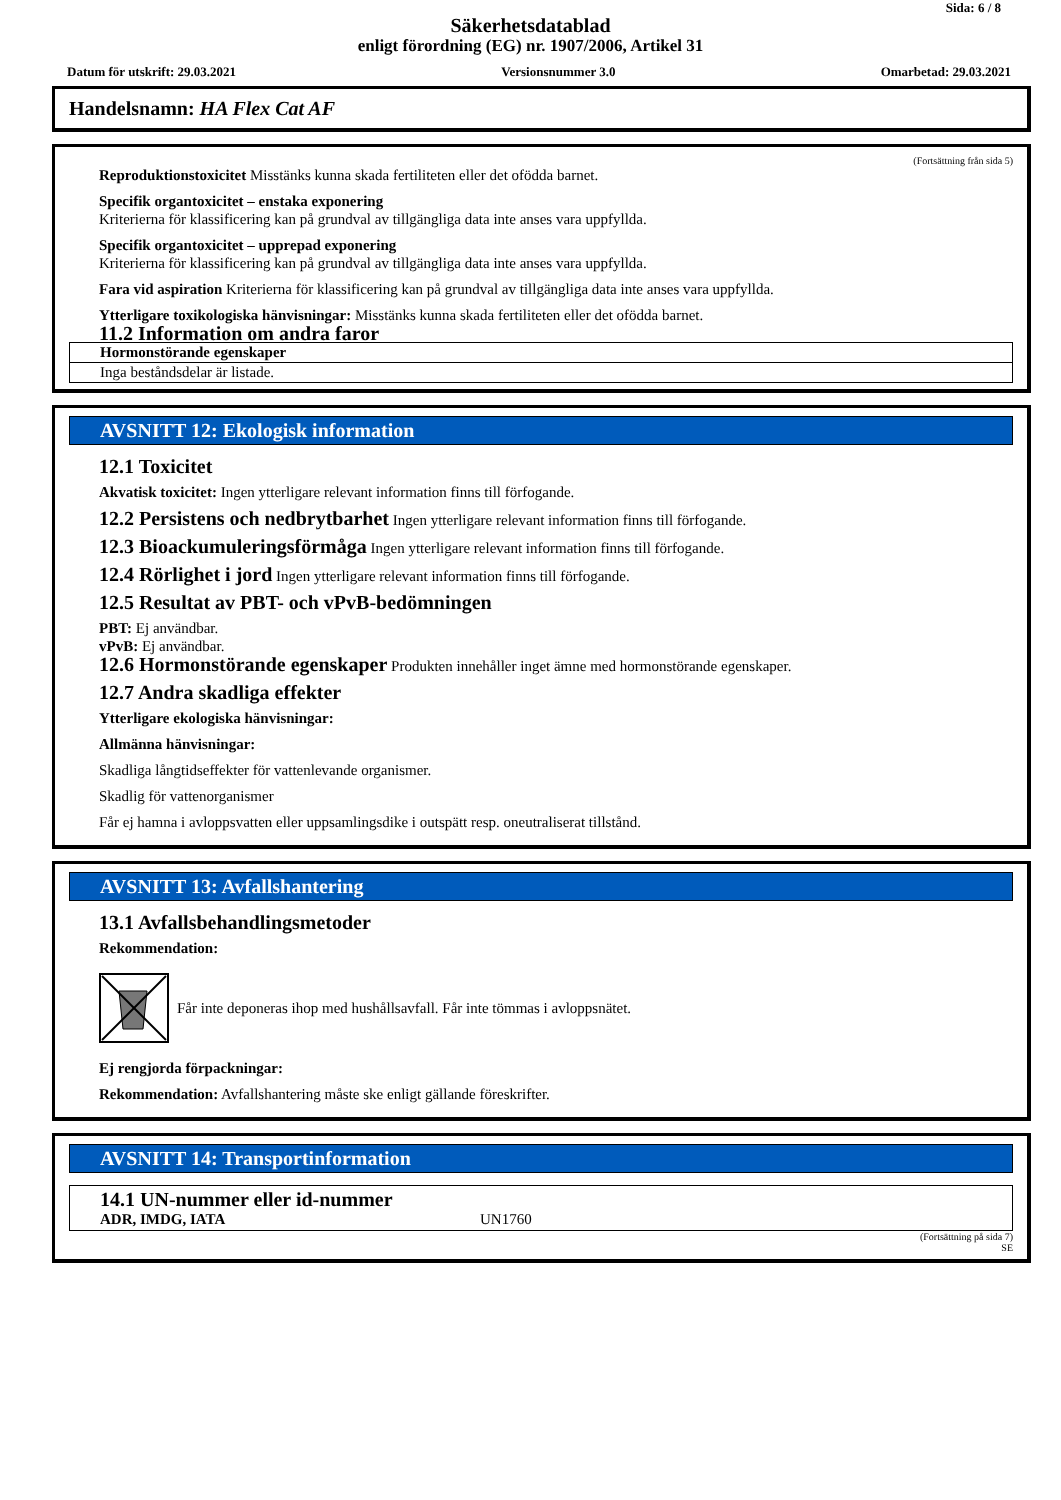Sida: 6 / 8
Säkerhetsdatablad
enligt förordning (EG) nr. 1907/2006, Artikel 31
Datum för utskrift: 29.03.2021 Versionsnummer 3.0 Omarbetad: 29.03.2021
Handelsnamn: HA Flex Cat AF
(Fortsättning från sida 5)
Reproduktionstoxicitet Misstänks kunna skada fertiliteten eller det ofödda barnet.
Specifik organtoxicitet – enstaka exponering
Kriterierna för klassificering kan på grundval av tillgängliga data inte anses vara uppfyllda.
Specifik organtoxicitet – upprepad exponering
Kriterierna för klassificering kan på grundval av tillgängliga data inte anses vara uppfyllda.
Fara vid aspiration Kriterierna för klassificering kan på grundval av tillgängliga data inte anses vara uppfyllda.
Ytterligare toxikologiska hänvisningar: Misstänks kunna skada fertiliteten eller det ofödda barnet.
11.2 Information om andra faror
| Hormonstörande egenskaper |
| --- |
| Inga beståndsdelar är listade. |
AVSNITT 12: Ekologisk information
12.1 Toxicitet
Akvatisk toxicitet: Ingen ytterligare relevant information finns till förfogande.
12.2 Persistens och nedbrytbarhet Ingen ytterligare relevant information finns till förfogande.
12.3 Bioackumuleringsförmåga Ingen ytterligare relevant information finns till förfogande.
12.4 Rörlighet i jord Ingen ytterligare relevant information finns till förfogande.
12.5 Resultat av PBT- och vPvB-bedömningen
PBT: Ej användbar.
vPvB: Ej användbar.
12.6 Hormonstörande egenskaper Produkten innehåller inget ämne med hormonstörande egenskaper.
12.7 Andra skadliga effekter
Ytterligare ekologiska hänvisningar:
Allmänna hänvisningar:
Skadliga långtidseffekter för vattenlevande organismer.
Skadlig för vattenorganismer
Får ej hamna i avloppsvatten eller uppsamlingsdike i outspätt resp. oneutraliserat tillstånd.
AVSNITT 13: Avfallshantering
13.1 Avfallsbehandlingsmetoder
Rekommendation:
Får inte deponeras ihop med hushållsavfall. Får inte tömmas i avloppsnätet.
Ej rengjorda förpackningar:
Rekommendation: Avfallshantering måste ske enligt gällande föreskrifter.
AVSNITT 14: Transportinformation
14.1 UN-nummer eller id-nummer
ADR, IMDG, IATA UN1760
(Fortsättning på sida 7)
SE